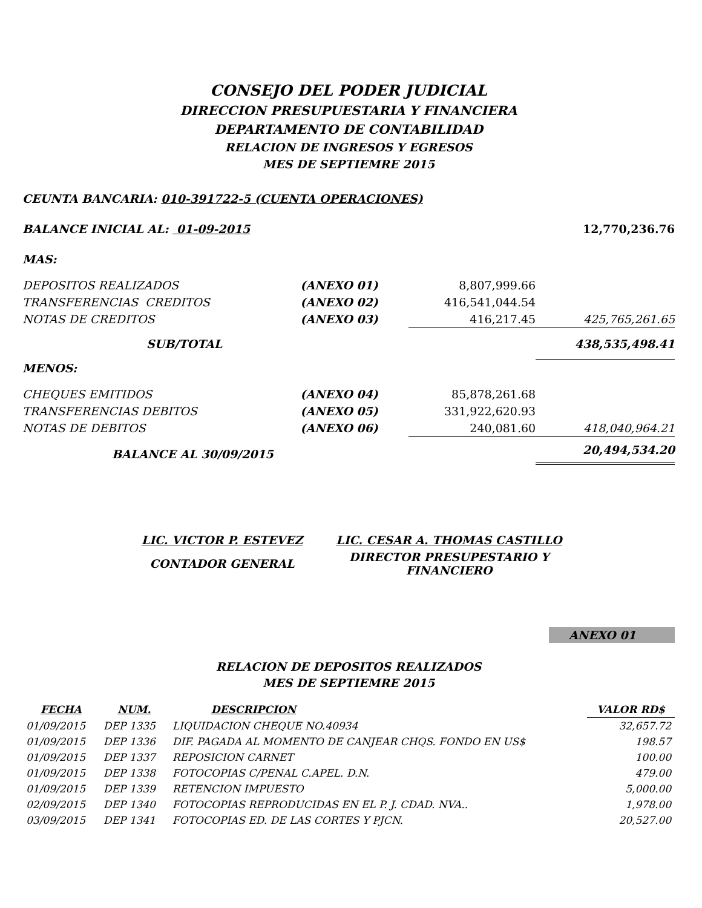CONSEJO DEL PODER JUDICIAL
DIRECCION PRESUPUESTARIA Y FINANCIERA
DEPARTAMENTO DE CONTABILIDAD
RELACION DE INGRESOS Y EGRESOS
MES DE SEPTIEMRE 2015
CEUNTA BANCARIA: 010-391722-5 (CUENTA OPERACIONES)
| BALANCE INICIAL AL: 01-09-2015 | | | 12,770,236.76 |
| MAS: | | | |
| DEPOSITOS REALIZADOS | (ANEXO 01) | 8,807,999.66 | |
| TRANSFERENCIAS CREDITOS | (ANEXO 02) | 416,541,044.54 | |
| NOTAS DE CREDITOS | (ANEXO 03) | 416,217.45 | 425,765,261.65 |
| SUB/TOTAL | | | 438,535,498.41 |
| MENOS: | | | |
| CHEQUES EMITIDOS | (ANEXO 04) | 85,878,261.68 | |
| TRANSFERENCIAS DEBITOS | (ANEXO 05) | 331,922,620.93 | |
| NOTAS DE DEBITOS | (ANEXO 06) | 240,081.60 | 418,040,964.21 |
| BALANCE AL 30/09/2015 | | | 20,494,534.20 |
| LIC. VICTOR P. ESTEVEZ | LIC. CESAR A. THOMAS CASTILLO |
| CONTADOR GENERAL | DIRECTOR PRESUPESTARIO Y FINANCIERO |
ANEXO 01
RELACION DE DEPOSITOS REALIZADOS
MES DE SEPTIEMRE 2015
| FECHA | NUM. | DESCRIPCION | VALOR RD$ |
| --- | --- | --- | --- |
| 01/09/2015 | DEP 1335 | LIQUIDACION CHEQUE NO.40934 | 32,657.72 |
| 01/09/2015 | DEP 1336 | DIF. PAGADA AL MOMENTO DE CANJEAR CHQS. FONDO EN US$ | 198.57 |
| 01/09/2015 | DEP 1337 | REPOSICION CARNET | 100.00 |
| 01/09/2015 | DEP 1338 | FOTOCOPIAS C/PENAL C.APEL. D.N. | 479.00 |
| 01/09/2015 | DEP 1339 | RETENCION IMPUESTO | 5,000.00 |
| 02/09/2015 | DEP 1340 | FOTOCOPIAS REPRODUCIDAS EN EL P. J. CDAD. NVA.. | 1,978.00 |
| 03/09/2015 | DEP 1341 | FOTOCOPIAS ED. DE LAS CORTES Y PJCN. | 20,527.00 |